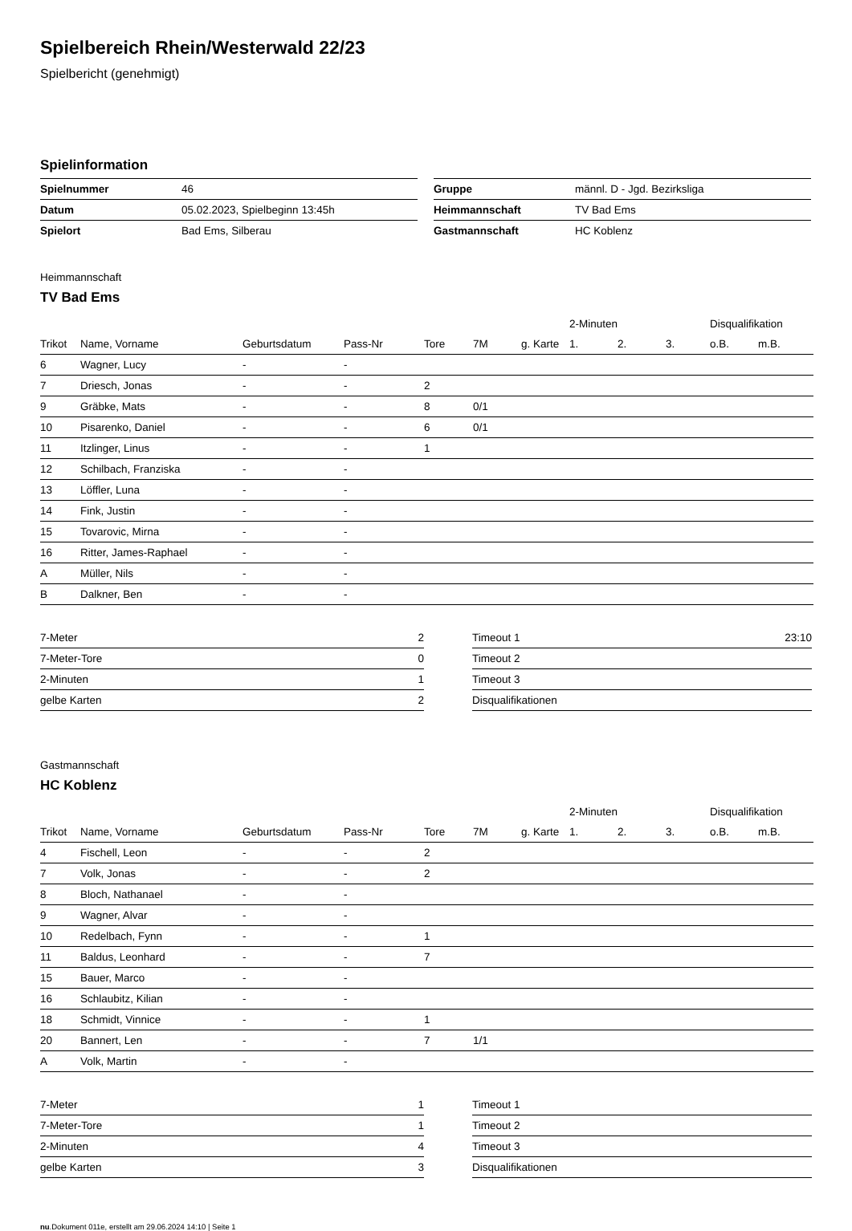Spielbereich Rhein/Westerwald 22/23
Spielbericht (genehmigt)
Spielinformation
| Spielnummer | 46 |
| Datum | 05.02.2023, Spielbeginn 13:45h |
| Spielort | Bad Ems, Silberau |
| Gruppe | männl. D - Jgd. Bezirksliga |
| Heimmannschaft | TV Bad Ems |
| Gastmannschaft | HC Koblenz |
Heimmannschaft
TV Bad Ems
| | | | | | | | 2-Minuten | | | Disqualifikation | |
| --- | --- | --- | --- | --- | --- | --- | --- | --- | --- | --- | --- |
| Trikot | Name, Vorname | Geburtsdatum | Pass-Nr | Tore | 7M | g. Karte | 1. | 2. | 3. | o.B. | m.B. |
| 6 | Wagner, Lucy | - | - | | | | | | | | |
| 7 | Driesch, Jonas | - | - | 2 | | | | | | | |
| 9 | Gräbke, Mats | - | - | 8 | 0/1 | | | | | | |
| 10 | Pisarenko, Daniel | - | - | 6 | 0/1 | | | | | | |
| 11 | Itzlinger, Linus | - | - | 1 | | | | | | | |
| 12 | Schilbach, Franziska | - | - | | | | | | | | |
| 13 | Löffler, Luna | - | - | | | | | | | | |
| 14 | Fink, Justin | - | - | | | | | | | | |
| 15 | Tovarovic, Mirna | - | - | | | | | | | | |
| 16 | Ritter, James-Raphael | - | - | | | | | | | | |
| A | Müller, Nils | - | - | | | | | | | | |
| B | Dalkner, Ben | - | - | | | | | | | | |
| 7-Meter | 2 |
| 7-Meter-Tore | 0 |
| 2-Minuten | 1 |
| gelbe Karten | 2 |
| Timeout 1 | 23:10 |
| Timeout 2 | |
| Timeout 3 | |
| Disqualifikationen | |
Gastmannschaft
HC Koblenz
| | | | | | | | 2-Minuten | | | Disqualifikation | |
| --- | --- | --- | --- | --- | --- | --- | --- | --- | --- | --- | --- |
| Trikot | Name, Vorname | Geburtsdatum | Pass-Nr | Tore | 7M | g. Karte | 1. | 2. | 3. | o.B. | m.B. |
| 4 | Fischell, Leon | - | - | 2 | | | | | | | |
| 7 | Volk, Jonas | - | - | 2 | | | | | | | |
| 8 | Bloch, Nathanael | - | - | | | | | | | | |
| 9 | Wagner, Alvar | - | - | | | | | | | | |
| 10 | Redelbach, Fynn | - | - | 1 | | | | | | | |
| 11 | Baldus, Leonhard | - | - | 7 | | | | | | | |
| 15 | Bauer, Marco | - | - | | | | | | | | |
| 16 | Schlaubitz, Kilian | - | - | | | | | | | | |
| 18 | Schmidt, Vinnice | - | - | 1 | | | | | | | |
| 20 | Bannert, Len | - | - | 7 | 1/1 | | | | | | |
| A | Volk, Martin | - | - | | | | | | | | |
| 7-Meter | 1 |
| 7-Meter-Tore | 1 |
| 2-Minuten | 4 |
| gelbe Karten | 3 |
| Timeout 1 | |
| Timeout 2 | |
| Timeout 3 | |
| Disqualifikationen | |
nu.Dokument 011e, erstellt am 29.06.2024 14:10 | Seite 1